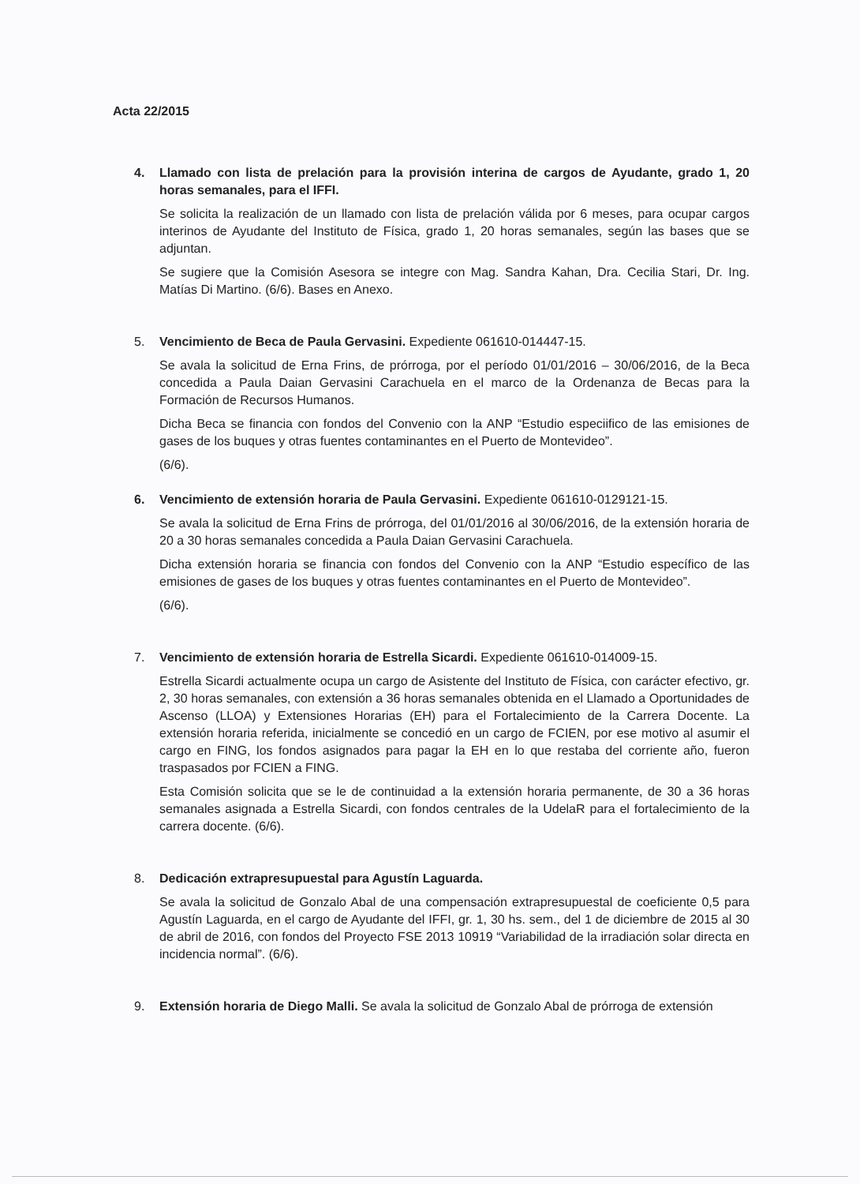Acta 22/2015
4. Llamado con lista de prelación para la provisión interina de cargos de Ayudante, grado 1, 20 horas semanales, para el IFFI.
Se solicita la realización de un llamado con lista de prelación válida por 6 meses, para ocupar cargos interinos de Ayudante del Instituto de Física, grado 1, 20 horas semanales, según las bases que se adjuntan.
Se sugiere que la Comisión Asesora se integre con Mag. Sandra Kahan, Dra. Cecilia Stari, Dr. Ing. Matías Di Martino. (6/6). Bases en Anexo.
5. Vencimiento de Beca de Paula Gervasini. Expediente 061610-014447-15.
Se avala la solicitud de Erna Frins, de prórroga, por el período 01/01/2016 – 30/06/2016, de la Beca concedida a Paula Daian Gervasini Carachuela en el marco de la Ordenanza de Becas para la Formación de Recursos Humanos.
Dicha Beca se financia con fondos del Convenio con la ANP “Estudio especiifico de las emisiones de gases de los buques y otras fuentes contaminantes en el Puerto de Montevideo”.
(6/6).
6. Vencimiento de extensión horaria de Paula Gervasini. Expediente 061610-0129121-15.
Se avala la solicitud de Erna Frins de prórroga, del 01/01/2016 al 30/06/2016, de la extensión horaria de 20 a 30 horas semanales concedida a Paula Daian Gervasini Carachuela.
Dicha extensión horaria se financia con fondos del Convenio con la ANP “Estudio específico de las emisiones de gases de los buques y otras fuentes contaminantes en el Puerto de Montevideo”.
(6/6).
7. Vencimiento de extensión horaria de Estrella Sicardi. Expediente 061610-014009-15.
Estrella Sicardi actualmente ocupa un cargo de Asistente del Instituto de Física, con carácter efectivo, gr. 2, 30 horas semanales, con extensión a 36 horas semanales obtenida en el Llamado a Oportunidades de Ascenso (LLOA) y Extensiones Horarias (EH) para el Fortalecimiento de la Carrera Docente. La extensión horaria referida, inicialmente se concedió en un cargo de FCIEN, por ese motivo al asumir el cargo en FING, los fondos asignados para pagar la EH en lo que restaba del corriente año, fueron traspasados por FCIEN a FING.
Esta Comisión solicita que se le de continuidad a la extensión horaria permanente, de 30 a 36 horas semanales asignada a Estrella Sicardi, con fondos centrales de la UdelaR para el fortalecimiento de la carrera docente. (6/6).
8. Dedicación extrapresupuestal para Agustín Laguarda.
Se avala la solicitud de Gonzalo Abal de una compensación extrapresupuestal de coeficiente 0,5 para Agustín Laguarda, en el cargo de Ayudante del IFFI, gr. 1, 30 hs. sem., del 1 de diciembre de 2015 al 30 de abril de 2016, con fondos del Proyecto FSE 2013 10919 “Variabilidad de la irradiación solar directa en incidencia normal”. (6/6).
9. Extensión horaria de Diego Malli. Se avala la solicitud de Gonzalo Abal de prórroga de extensión